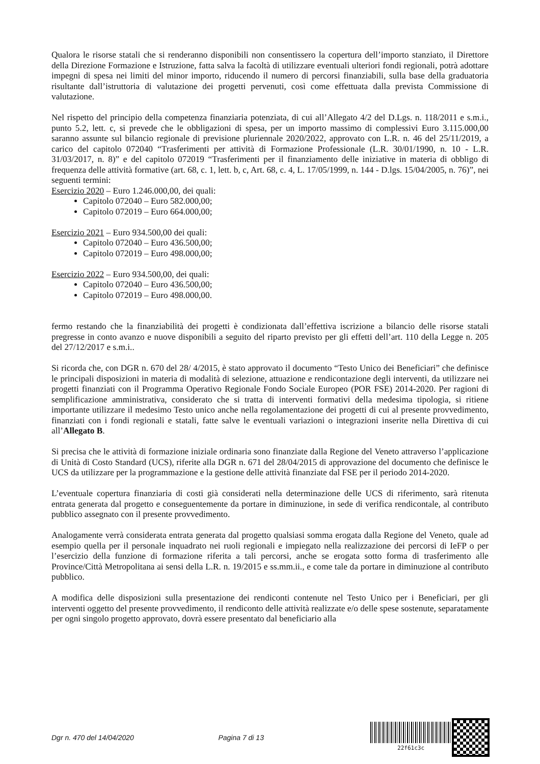Qualora le risorse statali che si renderanno disponibili non consentissero la copertura dell’importo stanziato, il Direttore della Direzione Formazione e Istruzione, fatta salva la facoltà di utilizzare eventuali ulteriori fondi regionali, potrà adottare impegni di spesa nei limiti del minor importo, riducendo il numero di percorsi finanziabili, sulla base della graduatoria risultante dall’istruttoria di valutazione dei progetti pervenuti, così come effettuata dalla prevista Commissione di valutazione.
Nel rispetto del principio della competenza finanziaria potenziata, di cui all’Allegato 4/2 del D.Lgs. n. 118/2011 e s.m.i., punto 5.2, lett. c, si prevede che le obbligazioni di spesa, per un importo massimo di complessivi Euro 3.115.000,00 saranno assunte sul bilancio regionale di previsione pluriennale 2020/2022, approvato con L.R. n. 46 del 25/11/2019, a carico del capitolo 072040 “Trasferimenti per attività di Formazione Professionale (L.R. 30/01/1990, n. 10 - L.R. 31/03/2017, n. 8)” e del capitolo 072019 “Trasferimenti per il finanziamento delle iniziative in materia di obbligo di frequenza delle attività formative (art. 68, c. 1, lett. b, c, Art. 68, c. 4, L. 17/05/1999, n. 144 - D.lgs. 15/04/2005, n. 76)”, nei seguenti termini:
Esercizio 2020 – Euro 1.246.000,00, dei quali:
Capitolo 072040 – Euro 582.000,00;
Capitolo 072019 – Euro 664.000,00;
Esercizio 2021 – Euro 934.500,00 dei quali:
Capitolo 072040 – Euro 436.500,00;
Capitolo 072019 – Euro 498.000,00;
Esercizio 2022 – Euro 934.500,00, dei quali:
Capitolo 072040 – Euro 436.500,00;
Capitolo 072019 – Euro 498.000,00.
fermo restando che la finanziabilità dei progetti è condizionata dall’effettiva iscrizione a bilancio delle risorse statali pregresse in conto avanzo e nuove disponibili a seguito del riparto previsto per gli effetti dell’art. 110 della Legge n. 205 del 27/12/2017 e s.m.i..
Si ricorda che, con DGR n. 670 del 28/ 4/2015, è stato approvato il documento “Testo Unico dei Beneficiari” che definisce le principali disposizioni in materia di modalità di selezione, attuazione e rendicontazione degli interventi, da utilizzare nei progetti finanziati con il Programma Operativo Regionale Fondo Sociale Europeo (POR FSE) 2014-2020. Per ragioni di semplificazione amministrativa, considerato che si tratta di interventi formativi della medesima tipologia, si ritiene importante utilizzare il medesimo Testo unico anche nella regolamentazione dei progetti di cui al presente provvedimento, finanziati con i fondi regionali e statali, fatte salve le eventuali variazioni o integrazioni inserite nella Direttiva di cui all’Allegato B.
Si precisa che le attività di formazione iniziale ordinaria sono finanziate dalla Regione del Veneto attraverso l’applicazione di Unità di Costo Standard (UCS), riferite alla DGR n. 671 del 28/04/2015 di approvazione del documento che definisce le UCS da utilizzare per la programmazione e la gestione delle attività finanziate dal FSE per il periodo 2014-2020.
L’eventuale copertura finanziaria di costi già considerati nella determinazione delle UCS di riferimento, sarà ritenuta entrata generata dal progetto e conseguentemente da portare in diminuzione, in sede di verifica rendicontale, al contributo pubblico assegnato con il presente provvedimento.
Analogamente verrà considerata entrata generata dal progetto qualsiasi somma erogata dalla Regione del Veneto, quale ad esempio quella per il personale inquadrato nei ruoli regionali e impiegato nella realizzazione dei percorsi di IeFP o per l’esercizio della funzione di formazione riferita a tali percorsi, anche se erogata sotto forma di trasferimento alle Province/Città Metropolitana ai sensi della L.R. n. 19/2015 e ss.mm.ii., e come tale da portare in diminuzione al contributo pubblico.
A modifica delle disposizioni sulla presentazione dei rendiconti contenute nel Testo Unico per i Beneficiari, per gli interventi oggetto del presente provvedimento, il rendiconto delle attività realizzate e/o delle spese sostenute, separatamente per ogni singolo progetto approvato, dovrà essere presentato dal beneficiario alla
Dgr n. 470 del 14/04/2020 Pagina 7 di 13
22f61c3c